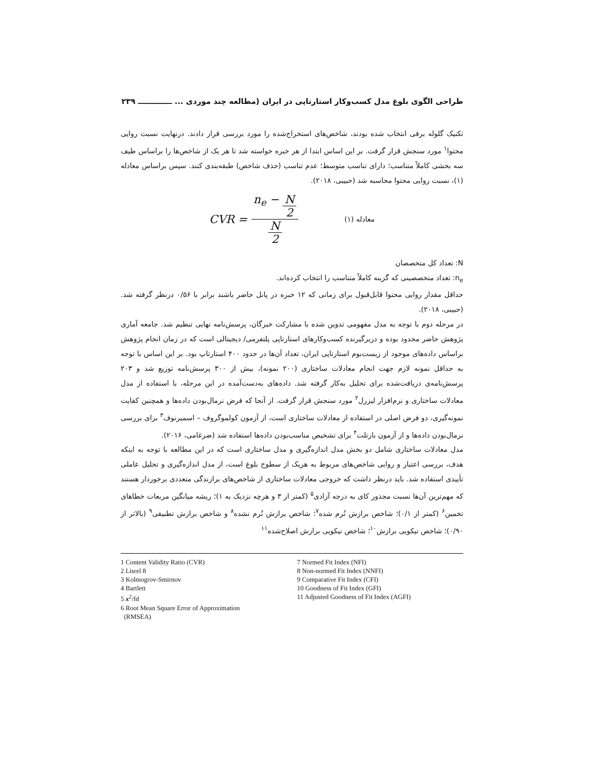طراحی الگوی بلوغ مدل کسب‌وکار استارتاپی در ایران (مطالعه چند موردی ... ـــــــــــــ ۲۳۹
تکنیک گلوله برفی انتخاب شده بودند، شاخص‌های استخراج‌شده را مورد بررسی قرار دادند. درنهایت نسبت روایی محتوا<sup>۱</sup> مورد سنجش قرار گرفت. بر این اساس ابتدا از هر خبره خواسته شد تا هر یک از شاخص‌ها را براساس طیف سه بخشی کاملاً متناسب؛ دارای تناسب متوسط؛ عدم تناسب (حذف شاخص) طبقه‌بندی کنند. سپس براساس معادله (۱)، نسبت روایی محتوا محاسبه شد (حبیبی، ۲۰۱۸).
CVR = n<sub>e</sub> − N 2 N 2 معادله (۱)
N: تعداد کل متخصصان
n<sub>e</sub>: تعداد متخصصینی که گزینه کاملاً متناسب را انتخاب کرده‌اند.
حداقل مقدار روایی محتوا قابل‌قبول برای زمانی که ۱۲ خبره در پانل حاضر باشند برابر با ۰/۵۶ درنظر گرفته شد. (حبیبی، ۲۰۱۸).
در مرحله دوم با توجه به مدل مفهومی تدوین شده با مشارکت خبرگان، پرسش‌نامه نهایی تنظیم شد. جامعه آماری پژوهش حاضر محدود بوده و دربرگیرنده کسب‌وکارهای استارتاپی پلتفرمی/ دیجیتالی است که در زمان انجام پژوهش براساس داده‌های موجود از زیست‌بوم استارتاپی ایران، تعداد آن‌ها در حدود ۴۰۰ استارتاپ بود. بر این اساس با توجه به حداقل نمونه لازم جهت انجام معادلات ساختاری (۲۰۰ نمونه)، بیش از ۳۰۰ پرسش‌نامه توزیع شد و ۲۰۳ پرسش‌نامه‌ی دریافت‌شده برای تحلیل به‌کار گرفته شد. داده‌های به‌دست‌آمده در این مرحله، با استفاده از مدل معادلات ساختاری و نرم‌افزار لیزرل<sup>۲</sup> مورد سنجش قرار گرفت. از آنجا که فرض نرمال‌بودن داده‌ها و همچنین کفایت نمونه‌گیری، دو فرض اصلی در استفاده از معادلات ساختاری است، از آزمون کولموگروف – اسمیرنوف<sup>۳</sup> برای بررسی نرمال‌بودن داده‌ها و از آزمون بارتلت<sup>۴</sup> برای تشخیص مناسب‌بودن داده‌ها استفاده شد (ضرغامی، ۲۰۱۶).
مدل معادلات ساختاری شامل دو بخش مدل اندازه‌گیری و مدل ساختاری است که در این مطالعه با توجه به اینکه هدف، بررسی اعتبار و روایی شاخص‌های مربوط به هریک از سطوح بلوغ است، از مدل اندازه‌گیری و تحلیل عاملی تأییدی استفاده شد. باید درنظر داشت که خروجی معادلات ساختاری از شاخص‌های برازندگی متعددی برخوردار هستند که مهم‌ترین آن‌ها نسبت مجذور کای به درجه آزادی<sup>۵</sup> (کمتر از ۳ و هرچه نزدیک به ۱)؛ ریشه میانگین مربعات خطاهای تخمین<sup>۶</sup> (کمتر از ۰/۱)؛ شاخص برازش نُرم شده<sup>۷</sup>؛ شاخص برازش نُرم نشده<sup>۸</sup> و شاخص برازش تطبیقی<sup>۹</sup> (بالاتر از ۰/۹۰)؛ شاخص نیکویی برازش<sup>۱۰</sup>؛ شاخص نیکویی برازش اصلاح‌شده<sup>۱۱</sup>
1 Content Validity Ratio (CVR)
2 Lisrel 8
3 Kolmogrov-Smirnov
4 Bartlett
5 x<sup>2</sup>/fd
6 Root Mean Square Error of Approximation
(RMSEA)
7 Normed Fit Index (NFI)
8 Non-normed Fit Index (NNFI)
9 Comparative Fit Index (CFI)
10 Goodness of Fit Index (GFI)
11 Adjusted Goodness of Fit Index (AGFI)